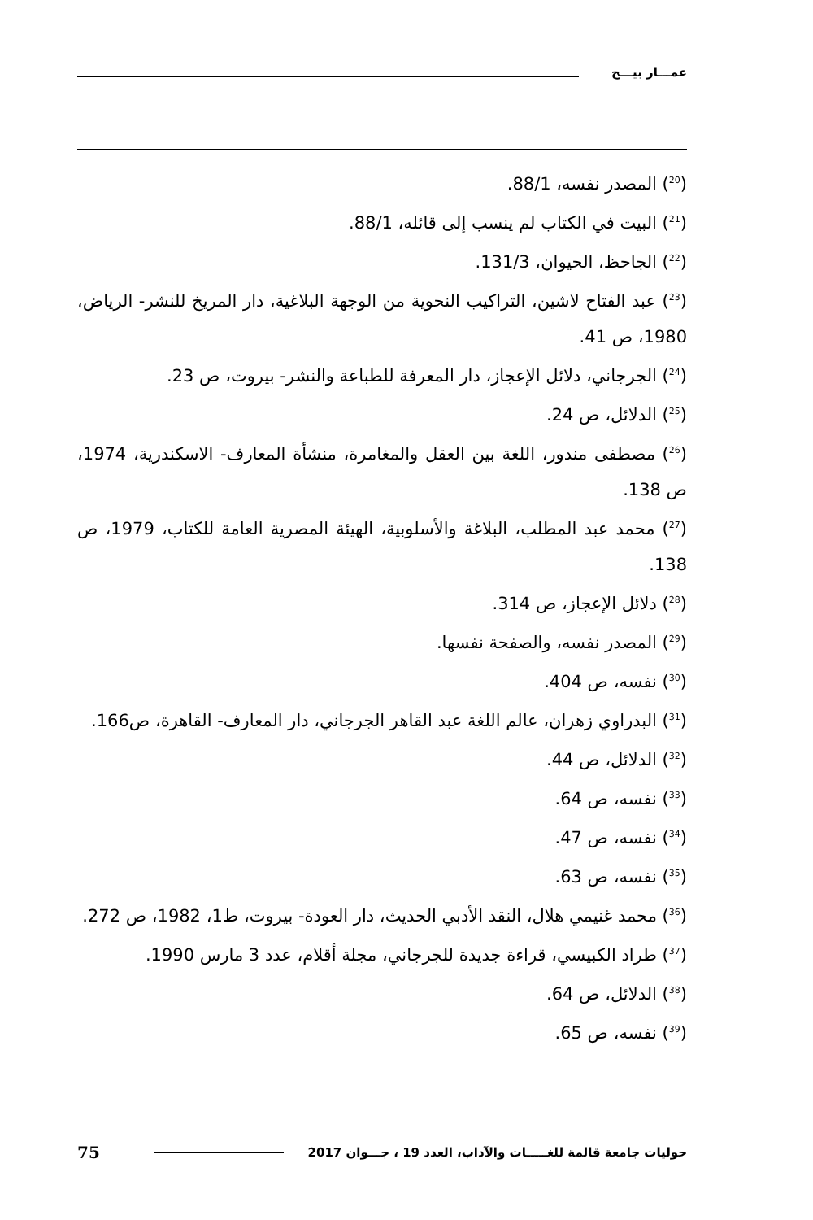عمـــار بيـــح
(<sup>20</sup>) المصدر نفسه، 88/1.
(<sup>21</sup>) البيت في الكتاب لم ينسب إلى قائله، 88/1.
(<sup>22</sup>) الجاحظ، الحيوان، 131/3.
(<sup>23</sup>) عبد الفتاح لاشين، التراكيب النحوية من الوجهة البلاغية، دار المريخ للنشر- الرياض، 1980، ص 41.
(<sup>24</sup>) الجرجاني، دلائل الإعجاز، دار المعرفة للطباعة والنشر- بيروت، ص 23.
(<sup>25</sup>) الدلائل، ص 24.
(<sup>26</sup>) مصطفى مندور، اللغة بين العقل والمغامرة، منشأة المعارف- الاسكندرية، 1974، ص 138.
(<sup>27</sup>) محمد عبد المطلب، البلاغة والأسلوبية، الهيئة المصرية العامة للكتاب، 1979، ص 138.
(<sup>28</sup>) دلائل الإعجاز، ص 314.
(<sup>29</sup>) المصدر نفسه، والصفحة نفسها.
(<sup>30</sup>) نفسه، ص 404.
(<sup>31</sup>) البدراوي زهران، عالم اللغة عبد القاهر الجرجاني، دار المعارف- القاهرة، ص166.
(<sup>32</sup>) الدلائل، ص 44.
(<sup>33</sup>) نفسه، ص 64.
(<sup>34</sup>) نفسه، ص 47.
(<sup>35</sup>) نفسه، ص 63.
(<sup>36</sup>) محمد غنيمي هلال، النقد الأدبي الحديث، دار العودة- بيروت، ط1، 1982، ص 272.
(<sup>37</sup>) طراد الكبيسي، قراءة جديدة للجرجاني، مجلة أقلام، عدد 3 مارس 1990.
(<sup>38</sup>) الدلائل، ص 64.
(<sup>39</sup>) نفسه، ص 65.
حوليات جامعة قالمة للغـــــات والآداب، العدد 19 ، جـــوان 2017 75